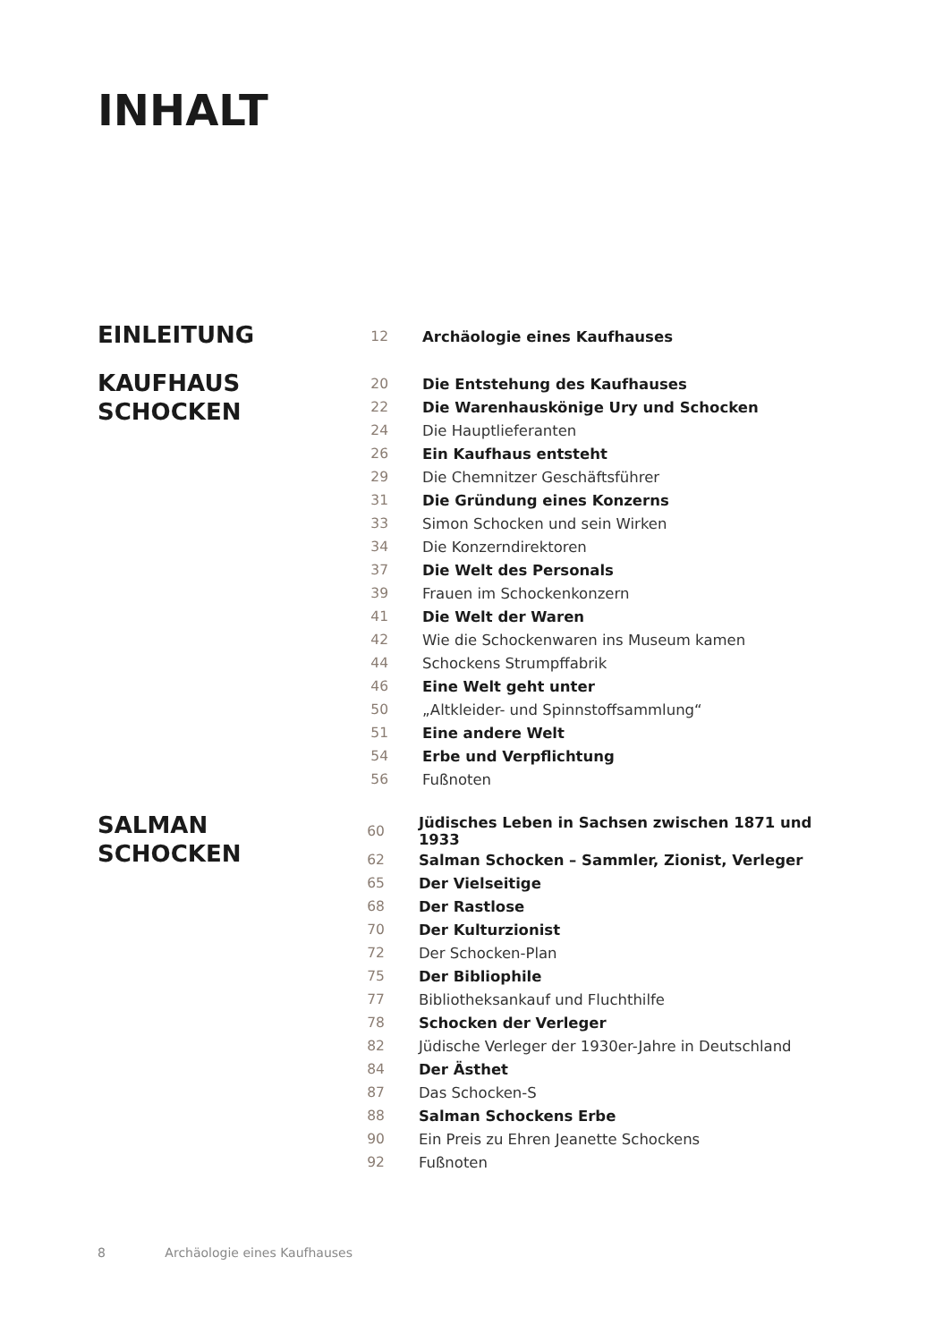INHALT
EINLEITUNG
| 12 | Archäologie eines Kaufhauses |
KAUFHAUS
SCHOCKEN
| 20 | Die Entstehung des Kaufhauses |
| 22 | Die Warenhauskönige Ury und Schocken |
| 24 | Die Hauptlieferanten |
| 26 | Ein Kaufhaus entsteht |
| 29 | Die Chemnitzer Geschäftsführer |
| 31 | Die Gründung eines Konzerns |
| 33 | Simon Schocken und sein Wirken |
| 34 | Die Konzerndirektoren |
| 37 | Die Welt des Personals |
| 39 | Frauen im Schockenkonzern |
| 41 | Die Welt der Waren |
| 42 | Wie die Schockenwaren ins Museum kamen |
| 44 | Schockens Strumpffabrik |
| 46 | Eine Welt geht unter |
| 50 | „Altkleider- und Spinnstoffsammlung“ |
| 51 | Eine andere Welt |
| 54 | Erbe und Verpflichtung |
| 56 | Fußnoten |
SALMAN
SCHOCKEN
| 60 | Jüdisches Leben in Sachsen zwischen 1871 und 1933 |
| 62 | Salman Schocken – Sammler, Zionist, Verleger |
| 65 | Der Vielseitige |
| 68 | Der Rastlose |
| 70 | Der Kulturzionist |
| 72 | Der Schocken-Plan |
| 75 | Der Bibliophile |
| 77 | Bibliotheksankauf und Fluchthilfe |
| 78 | Schocken der Verleger |
| 82 | Jüdische Verleger der 1930er-Jahre in Deutschland |
| 84 | Der Ästhet |
| 87 | Das Schocken-S |
| 88 | Salman Schockens Erbe |
| 90 | Ein Preis zu Ehren Jeanette Schockens |
| 92 | Fußnoten |
8 Archäologie eines Kaufhauses